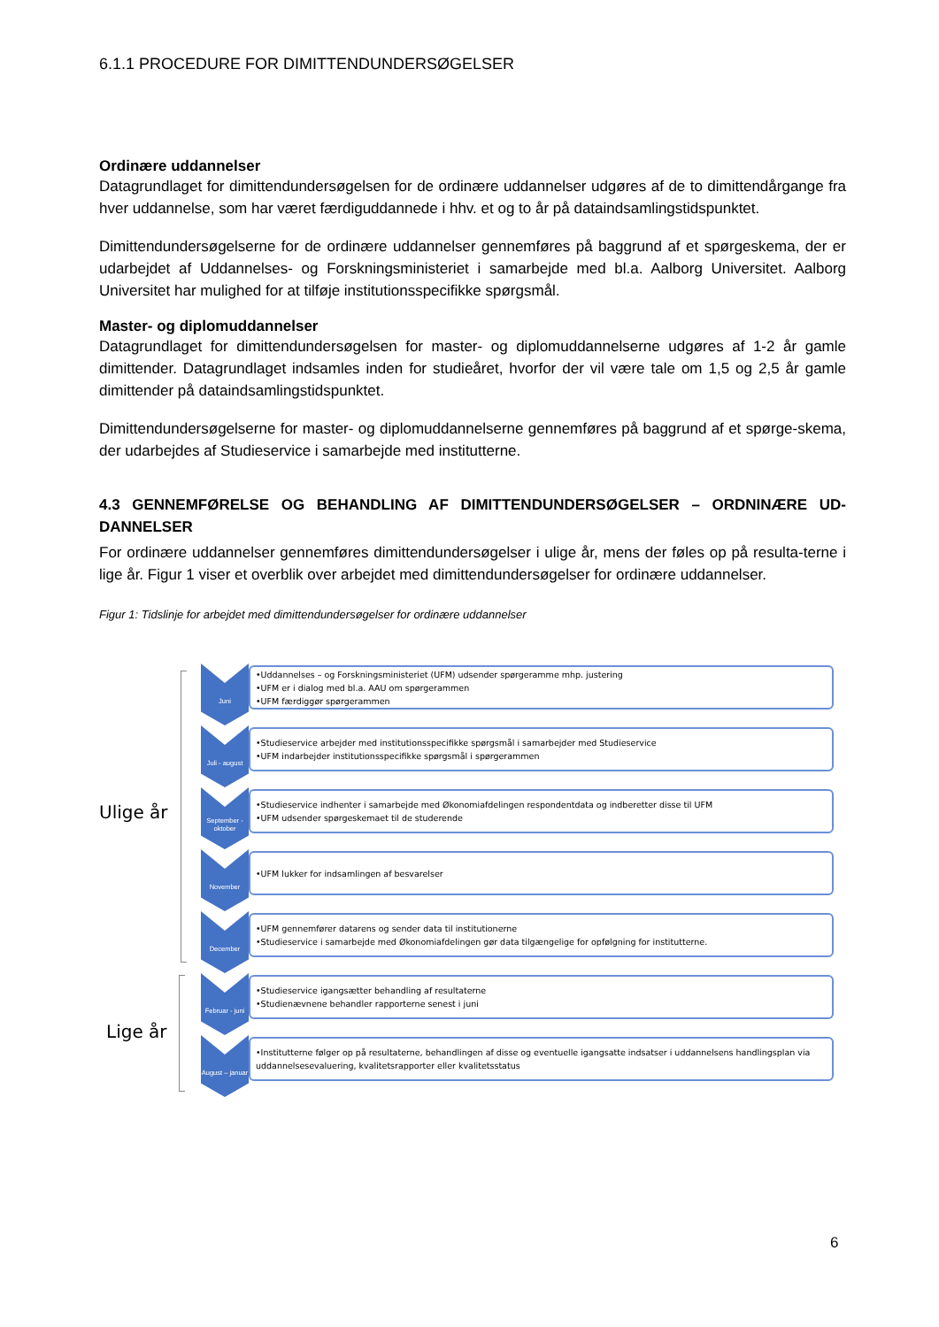6.1.1 PROCEDURE FOR DIMITTENDUNDERSØGELSER
Ordinære uddannelser
Datagrundlaget for dimittendundersøgelsen for de ordinære uddannelser udgøres af de to dimittendårgange fra hver uddannelse, som har været færdiguddannede i hhv. et og to år på dataindsamlingstidspunktet.
Dimittendundersøgelserne for de ordinære uddannelser gennemføres på baggrund af et spørgeskema, der er udarbejdet af Uddannelses- og Forskningsministeriet i samarbejde med bl.a. Aalborg Universitet. Aalborg Universitet har mulighed for at tilføje institutionsspecifikke spørgsmål.
Master- og diplomuddannelser
Datagrundlaget for dimittendundersøgelsen for master- og diplomuddannelserne udgøres af 1-2 år gamle dimittender. Datagrundlaget indsamles inden for studieåret, hvorfor der vil være tale om 1,5 og 2,5 år gamle dimittender på dataindsamlingstidspunktet.
Dimittendundersøgelserne for master- og diplomuddannelserne gennemføres på baggrund af et spørge-skema, der udarbejdes af Studieservice i samarbejde med institutterne.
4.3 GENNEMFØRELSE OG BEHANDLING AF DIMITTENDUNDERSØGELSER – ORDNINÆRE UD-DANNELSER
For ordinære uddannelser gennemføres dimittendundersøgelser i ulige år, mens der føles op på resulta-terne i lige år. Figur 1 viser et overblik over arbejdet med dimittendundersøgelser for ordinære uddannelser.
Figur 1: Tidslinje for arbejdet med dimittendundersøgelser for ordinære uddannelser
Ulige år
Lige år
Juni
•Uddannelses – og Forskningsministeriet (UFM) udsender spørgeramme mhp. justering
•UFM er i dialog med bl.a. AAU om spørgerammen
•UFM færdiggør spørgerammen
Juli - august
•Studieservice arbejder med institutionsspecifikke spørgsmål i samarbejder med Studieservice
•UFM indarbejder institutionsspecifikke spørgsmål i spørgerammen
September - oktober
•Studieservice indhenter i samarbejde med Økonomiafdelingen respondentdata og indberetter disse til UFM
•UFM udsender spørgeskemaet til de studerende
November
•UFM lukker for indsamlingen af besvarelser
December
•UFM gennemfører datarens og sender data til institutionerne
•Studieservice i samarbejde med Økonomiafdelingen gør data tilgængelige for opfølgning for institutterne.
Februar - juni
•Studieservice igangsætter behandling af resultaterne
•Studienævnene behandler rapporterne senest i juni
August – januar
•Institutterne følger op på resultaterne, behandlingen af disse og eventuelle igangsatte indsatser i uddannelsens handlingsplan via uddannelsesevaluering, kvalitetsrapporter eller kvalitetsstatus
6